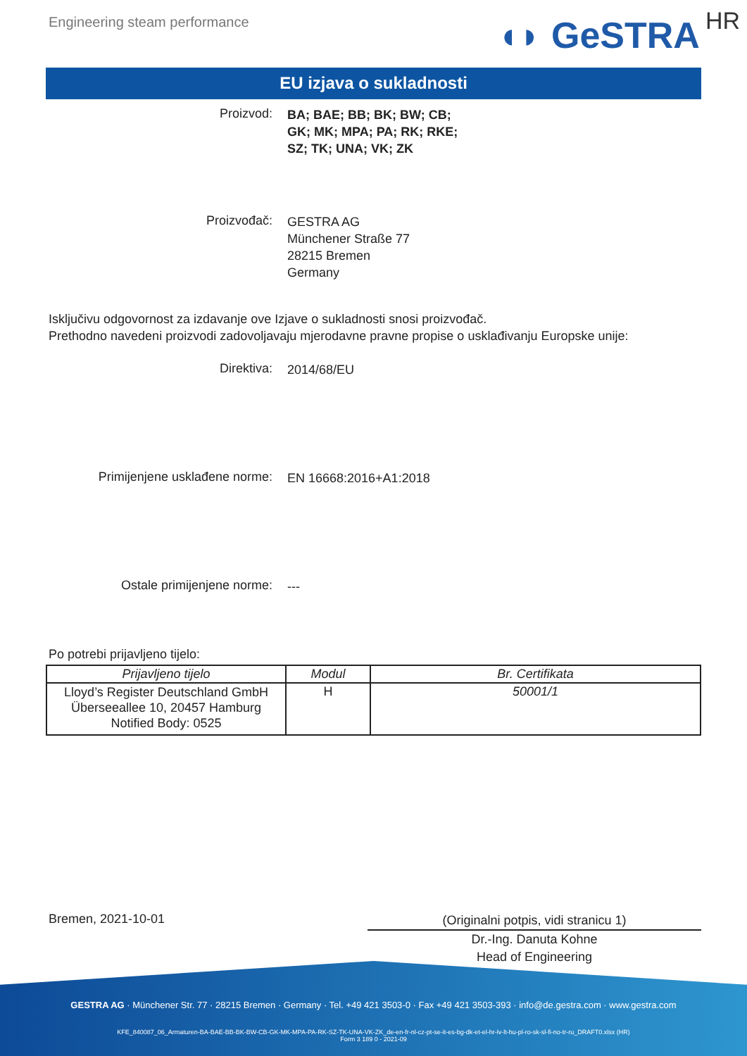Engineering steam performance
◖◗ GeSTRA HR
EU izjava o sukladnosti
Proizvod:
BA; BAE; BB; BK; BW; CB;
GK; MK; MPA; PA; RK; RKE;
SZ; TK; UNA; VK; ZK
Proizvođač:
GESTRA AG
Münchener Straße 77
28215 Bremen
Germany
Isključivu odgovornost za izdavanje ove Izjave o sukladnosti snosi proizvođač.
Prethodno navedeni proizvodi zadovoljavaju mjerodavne pravne propise o usklađivanju Europske unije:
Direktiva:
2014/68/EU
Primijenjene usklađene norme:
EN 16668:2016+A1:2018
Ostale primijenjene norme:
---
Po potrebi prijavljeno tijelo:
| Prijavljeno tijelo | Modul | Br. Certifikata |
| --- | --- | --- |
| Lloyd’s Register Deutschland GmbH Überseeallee 10, 20457 Hamburg Notified Body: 0525 | H | 50001/1 |
Bremen, 2021-10-01
(Originalni potpis, vidi stranicu 1)
Dr.-Ing. Danuta Kohne
Head of Engineering
GESTRA AG · Münchener Str. 77 · 28215 Bremen · Germany · Tel. +49 421 3503-0 · Fax +49 421 3503-393 · info@de.gestra.com · www.gestra.com
KFE_840087_06_Armaturen-BA-BAE-BB-BK-BW-CB-GK-MK-MPA-PA-RK-SZ-TK-UNA-VK-ZK_de-en-fr-nl-cz-pt-se-it-es-bg-dk-et-el-hr-lv-lt-hu-pl-ro-sk-sl-fi-no-tr-ru_DRAFT0.xlsx (HR)
Form 3 189 0 - 2021-09